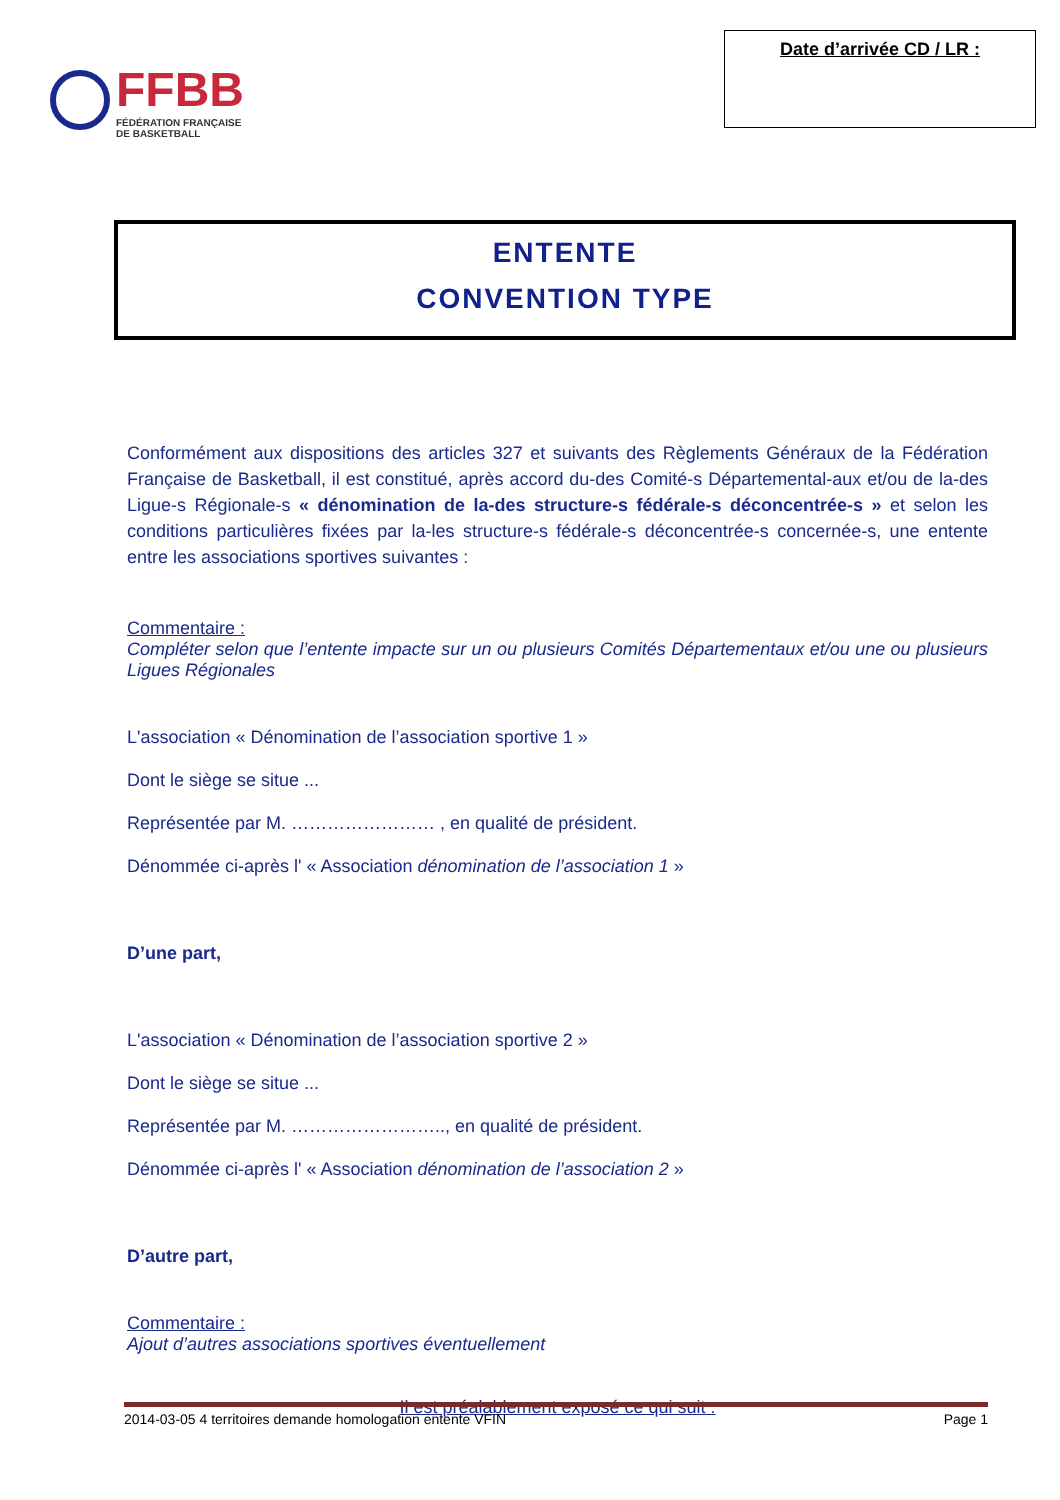FFBB
FÉDÉRATION FRANÇAISE
DE BASKETBALL
Date d’arrivée CD / LR :
ENTENTE
CONVENTION TYPE
Conformément aux dispositions des articles 327 et suivants des Règlements Généraux de la Fédération Française de Basketball, il est constitué, après accord du-des Comité-s Départemental-aux et/ou de la-des Ligue-s Régionale-s « dénomination de la-des structure-s fédérale-s déconcentrée-s » et selon les conditions particulières fixées par la-les structure-s fédérale-s déconcentrée-s concernée-s, une entente entre les associations sportives suivantes :
Commentaire :
Compléter selon que l’entente impacte sur un ou plusieurs Comités Départementaux et/ou une ou plusieurs Ligues Régionales
L'association « Dénomination de l’association sportive 1 »
Dont le siège se situe ...
Représentée par M. …………………… , en qualité de président.
Dénommée ci-après l' « Association dénomination de l’association 1 »
D’une part,
L'association « Dénomination de l’association sportive 2 »
Dont le siège se situe ...
Représentée par M. …………………….., en qualité de président.
Dénommée ci-après l' « Association dénomination de l’association 2 »
D’autre part,
Commentaire :
Ajout d’autres associations sportives éventuellement
Il est préalablement exposé ce qui suit :
2014-03-05 4 territoires demande homologation entente VFIN Page 1